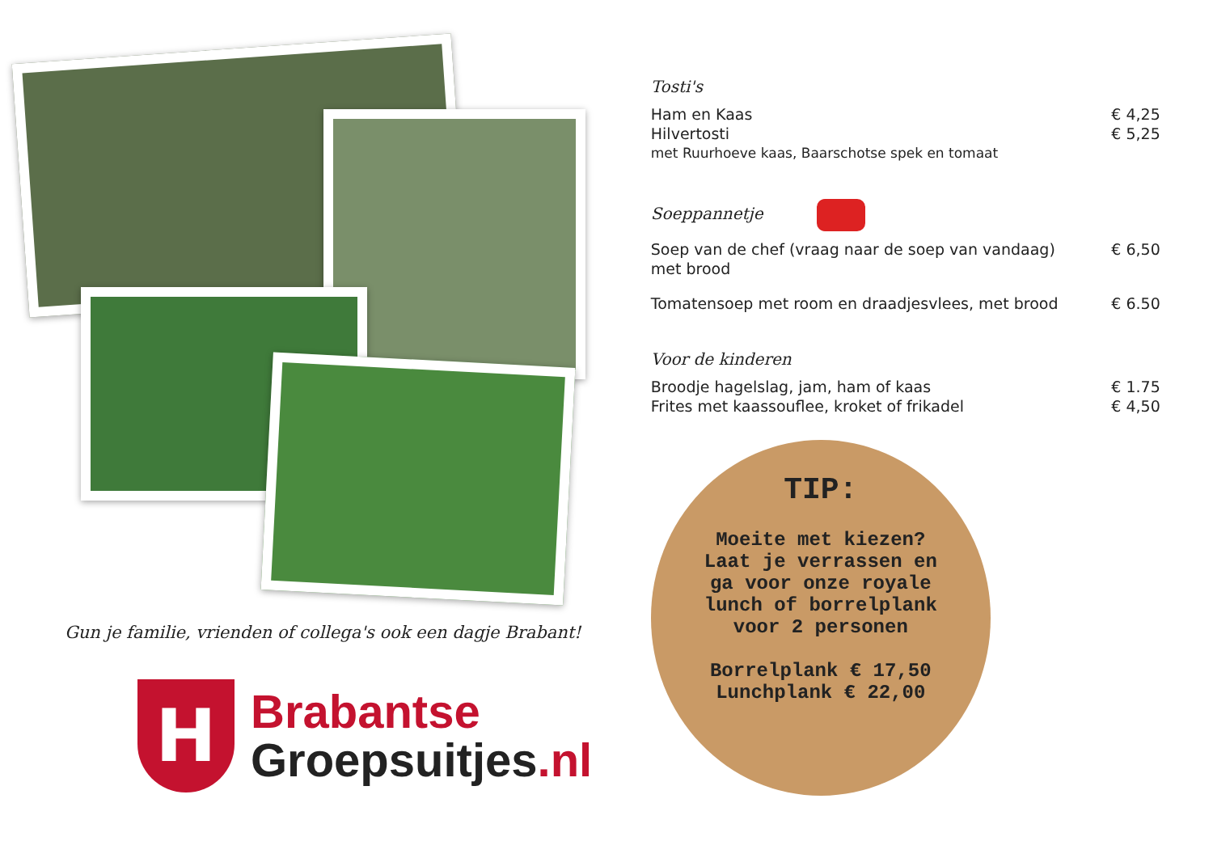Gun je familie, vrienden of collega's ook een dagje Brabant!
H
Brabantse
Groepsuitjes.nl
Tosti's
Ham en Kaas € 4,25
Hilvertosti € 5,25
met Ruurhoeve kaas, Baarschotse spek en tomaat
Soeppannetje
Soep van de chef (vraag naar de soep van vandaag)
met brood € 6,50
Tomatensoep met room en draadjesvlees, met brood € 6.50
Voor de kinderen
Broodje hagelslag, jam, ham of kaas € 1.75
Frites met kaassouflee, kroket of frikadel € 4,50
TIP:
Moeite met kiezen?
Laat je verrassen en
ga voor onze royale
lunch of borrelplank
voor 2 personen
Borrelplank € 17,50
Lunchplank € 22,00